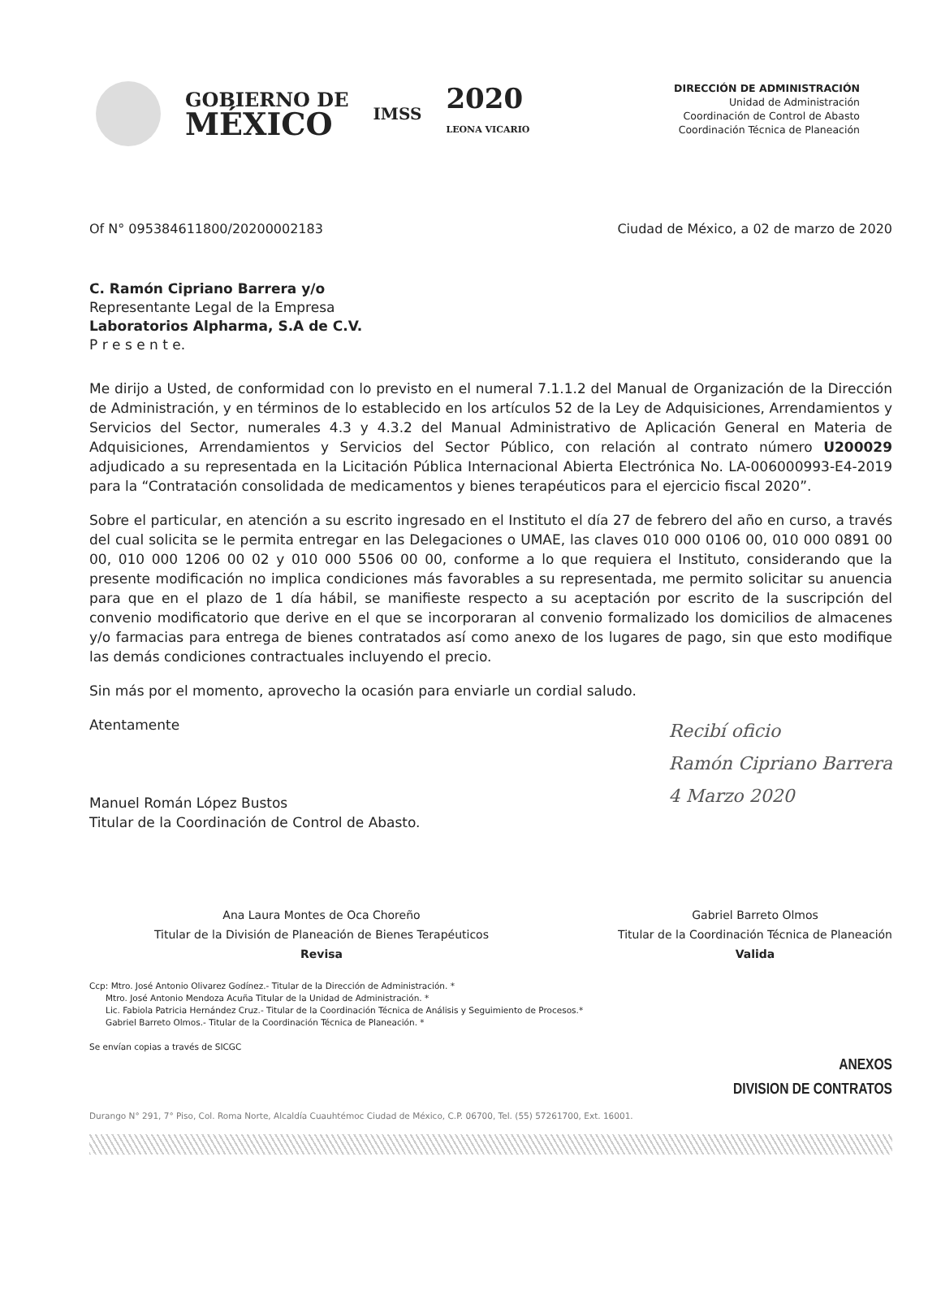GOBIERNO DE
MÉXICO
IMSS
2020
LEONA VICARIO
DIRECCIÓN DE ADMINISTRACIÓN
Unidad de Administración
Coordinación de Control de Abasto
Coordinación Técnica de Planeación
Of N° 095384611800/20200002183 Ciudad de México, a 02 de marzo de 2020
C. Ramón Cipriano Barrera y/o
Representante Legal de la Empresa
Laboratorios Alpharma, S.A de C.V.
P r e s e n t e.
Me dirijo a Usted, de conformidad con lo previsto en el numeral 7.1.1.2 del Manual de Organización de la Dirección de Administración, y en términos de lo establecido en los artículos 52 de la Ley de Adquisiciones, Arrendamientos y Servicios del Sector, numerales 4.3 y 4.3.2 del Manual Administrativo de Aplicación General en Materia de Adquisiciones, Arrendamientos y Servicios del Sector Público, con relación al contrato número U200029 adjudicado a su representada en la Licitación Pública Internacional Abierta Electrónica No. LA-006000993-E4-2019 para la “Contratación consolidada de medicamentos y bienes terapéuticos para el ejercicio fiscal 2020”.
Sobre el particular, en atención a su escrito ingresado en el Instituto el día 27 de febrero del año en curso, a través del cual solicita se le permita entregar en las Delegaciones o UMAE, las claves 010 000 0106 00, 010 000 0891 00 00, 010 000 1206 00 02 y 010 000 5506 00 00, conforme a lo que requiera el Instituto, considerando que la presente modificación no implica condiciones más favorables a su representada, me permito solicitar su anuencia para que en el plazo de 1 día hábil, se manifieste respecto a su aceptación por escrito de la suscripción del convenio modificatorio que derive en el que se incorporaran al convenio formalizado los domicilios de almacenes y/o farmacias para entrega de bienes contratados así como anexo de los lugares de pago, sin que esto modifique las demás condiciones contractuales incluyendo el precio.
Sin más por el momento, aprovecho la ocasión para enviarle un cordial saludo.
Atentamente
Manuel Román López Bustos
Titular de la Coordinación de Control de Abasto.
Recibí oficio
Ramón Cipriano Barrera
4 Marzo 2020
Ana Laura Montes de Oca Choreño
Titular de la División de Planeación de Bienes Terapéuticos
Revisa
Gabriel Barreto Olmos
Titular de la Coordinación Técnica de Planeación
Valida
Ccp: Mtro. José Antonio Olivarez Godínez.- Titular de la Dirección de Administración. *
Mtro. José Antonio Mendoza Acuña Titular de la Unidad de Administración. *
Lic. Fabiola Patricia Hernández Cruz.- Titular de la Coordinación Técnica de Análisis y Seguimiento de Procesos.*
Gabriel Barreto Olmos.- Titular de la Coordinación Técnica de Planeación. *
Se envían copias a través de SICGC
ANEXOS
DIVISION DE CONTRATOS
Durango N° 291, 7° Piso, Col. Roma Norte, Alcaldía Cuauhtémoc Ciudad de México, C.P. 06700, Tel. (55) 57261700, Ext. 16001.